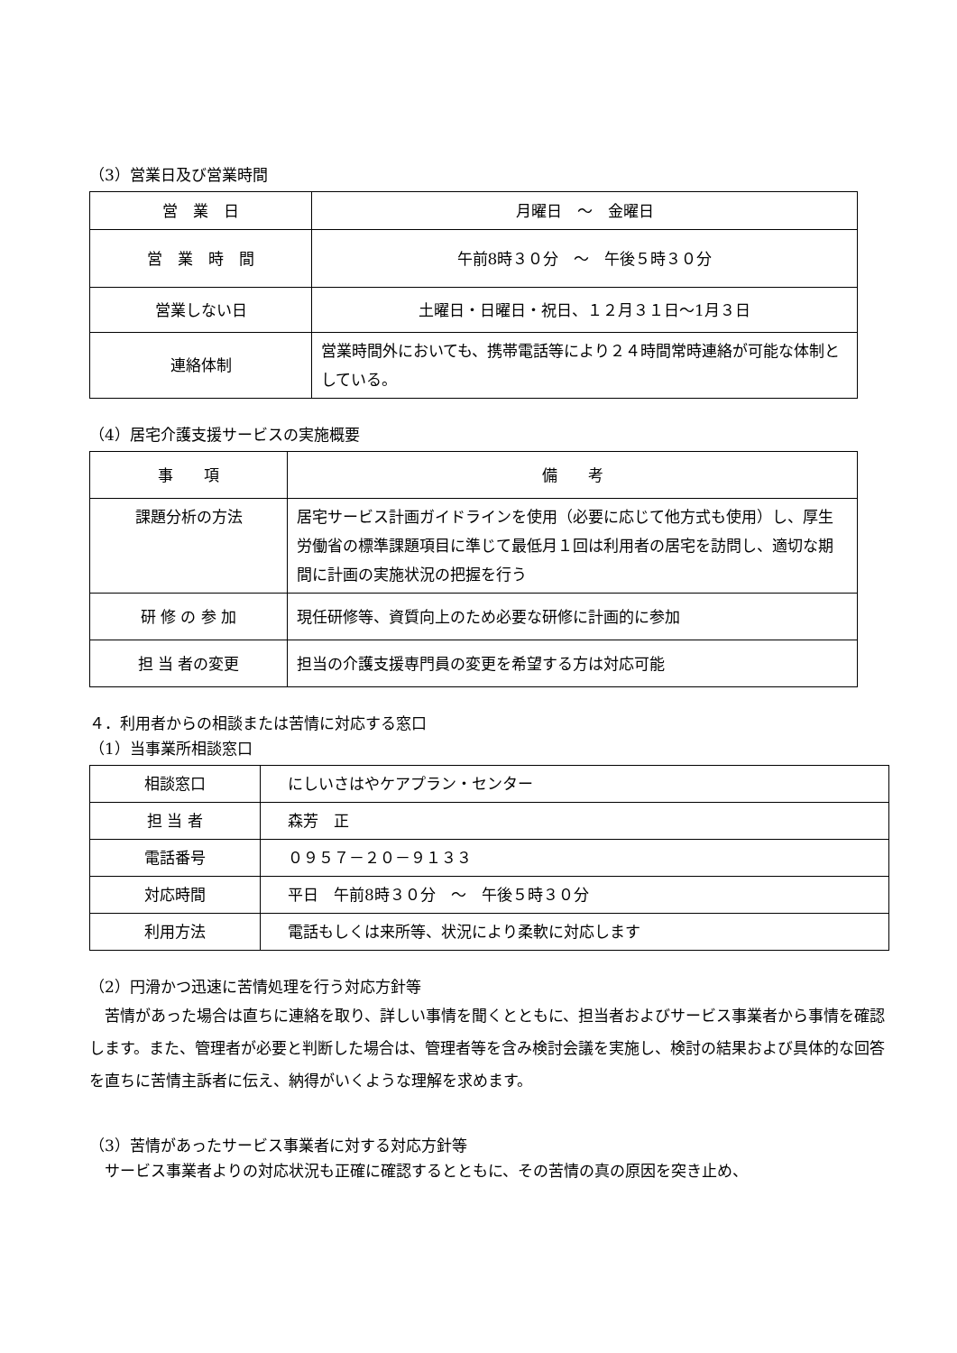（3）営業日及び営業時間
| 営 業 日 | 月曜日 ～ 金曜日 |
| 営 業 時 間 | 午前8時３０分 ～ 午後５時３０分 |
| 営業しない日 | 土曜日・日曜日・祝日、１２月３１日～1月３日 |
| 連絡体制 | 営業時間外においても、携帯電話等により２４時間常時連絡が可能な体制としている。 |
（4）居宅介護支援サービスの実施概要
| 事 項 | 備 考 |
| 課題分析の方法 | 居宅サービス計画ガイドラインを使用（必要に応じて他方式も使用）し、厚生労働省の標準課題項目に準じて最低月１回は利用者の居宅を訪問し、適切な期間に計画の実施状況の把握を行う |
| 研 修 の 参 加 | 現任研修等、資質向上のため必要な研修に計画的に参加 |
| 担 当 者の変更 | 担当の介護支援専門員の変更を希望する方は対応可能 |
４．利用者からの相談または苦情に対応する窓口
（1）当事業所相談窓口
| 相談窓口 | にしいさはやケアプラン・センター |
| 担 当 者 | 森芳 正 |
| 電話番号 | ０９５７－２０－９１３３ |
| 対応時間 | 平日 午前8時３０分 ～ 午後５時３０分 |
| 利用方法 | 電話もしくは来所等、状況により柔軟に対応します |
（2）円滑かつ迅速に苦情処理を行う対応方針等
　苦情があった場合は直ちに連絡を取り、詳しい事情を聞くとともに、担当者およびサービス事業者から事情を確認します。また、管理者が必要と判断した場合は、管理者等を含み検討会議を実施し、検討の結果および具体的な回答を直ちに苦情主訴者に伝え、納得がいくような理解を求めます。
（3）苦情があったサービス事業者に対する対応方針等
　サービス事業者よりの対応状況も正確に確認するとともに、その苦情の真の原因を突き止め、